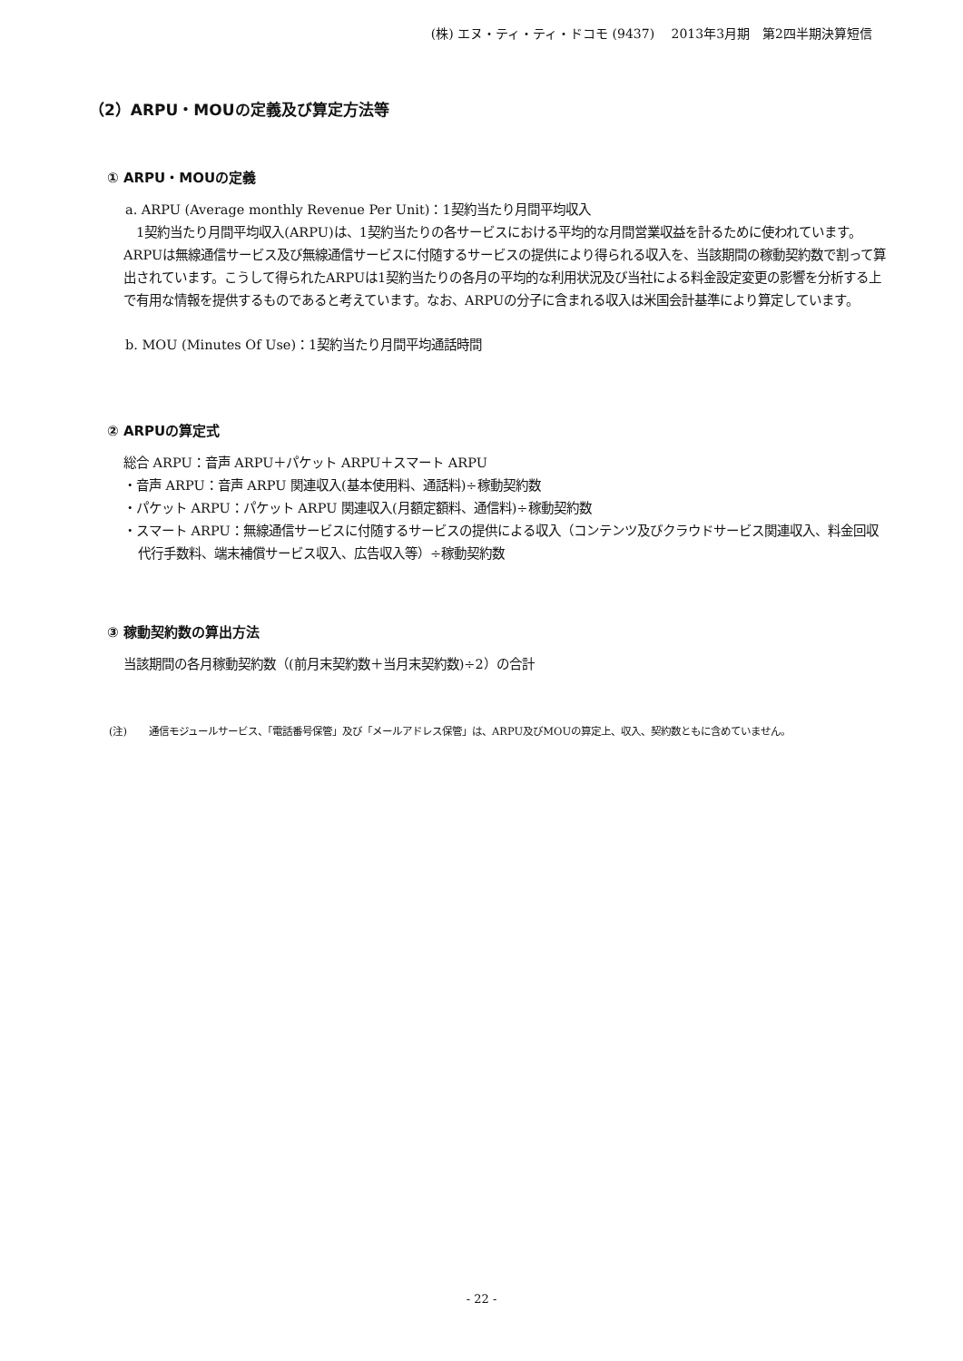(株) エヌ・ティ・ティ・ドコモ (9437)　 2013年3月期　第2四半期決算短信
（2）ARPU・MOUの定義及び算定方法等
① ARPU・MOUの定義
a. ARPU (Average monthly Revenue Per Unit)：1契約当たり月間平均収入
　1契約当たり月間平均収入(ARPU)は、1契約当たりの各サービスにおける平均的な月間営業収益を計るために使われています。ARPUは無線通信サービス及び無線通信サービスに付随するサービスの提供により得られる収入を、当該期間の稼動契約数で割って算出されています。こうして得られたARPUは1契約当たりの各月の平均的な利用状況及び当社による料金設定変更の影響を分析する上で有用な情報を提供するものであると考えています。なお、ARPUの分子に含まれる収入は米国会計基準により算定しています。
b. MOU (Minutes Of Use)：1契約当たり月間平均通話時間
② ARPUの算定式
総合 ARPU：音声 ARPU＋パケット ARPU＋スマート ARPU
・音声 ARPU：音声 ARPU 関連収入(基本使用料、通話料)÷稼動契約数
・パケット ARPU：パケット ARPU 関連収入(月額定額料、通信料)÷稼動契約数
・スマート ARPU：無線通信サービスに付随するサービスの提供による収入（コンテンツ及びクラウドサービス関連収入、料金回収代行手数料、端末補償サービス収入、広告収入等）÷稼動契約数
③ 稼動契約数の算出方法
当該期間の各月稼動契約数（(前月末契約数＋当月末契約数)÷2）の合計
(注) 通信モジュールサービス、「電話番号保管」及び「メールアドレス保管」は、ARPU及びMOUの算定上、収入、契約数ともに含めていません。
- 22 -